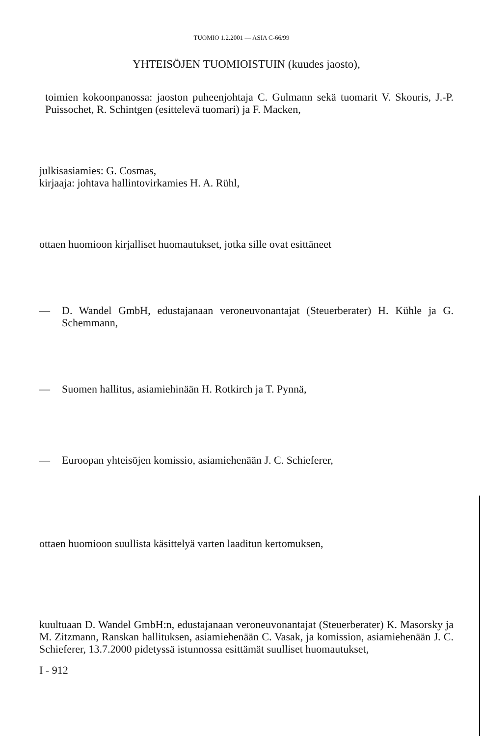TUOMIO 1.2.2001 — ASIA C-66/99
YHTEISÖJEN TUOMIOISTUIN (kuudes jaosto),
toimien kokoonpanossa: jaoston puheenjohtaja C. Gulmann sekä tuomarit V. Skouris, J.-P. Puissochet, R. Schintgen (esittelevä tuomari) ja F. Macken,
julkisasiamies: G. Cosmas,
kirjaaja: johtava hallintovirkamies H. A. Rühl,
ottaen huomioon kirjalliset huomautukset, jotka sille ovat esittäneet
— D. Wandel GmbH, edustajanaan veroneuvonantajat (Steuerberater) H. Kühle ja G. Schemmann,
— Suomen hallitus, asiamiehinään H. Rotkirch ja T. Pynnä,
— Euroopan yhteisöjen komissio, asiamiehenään J. C. Schieferer,
ottaen huomioon suullista käsittelyä varten laaditun kertomuksen,
kuultuaan D. Wandel GmbH:n, edustajanaan veroneuvonantajat (Steuerberater) K. Masorsky ja M. Zitzmann, Ranskan hallituksen, asiamiehenään C. Vasak, ja komission, asiamiehenään J. C. Schieferer, 13.7.2000 pidetyssä istunnossa esittämät suulliset huomautukset,
I - 912